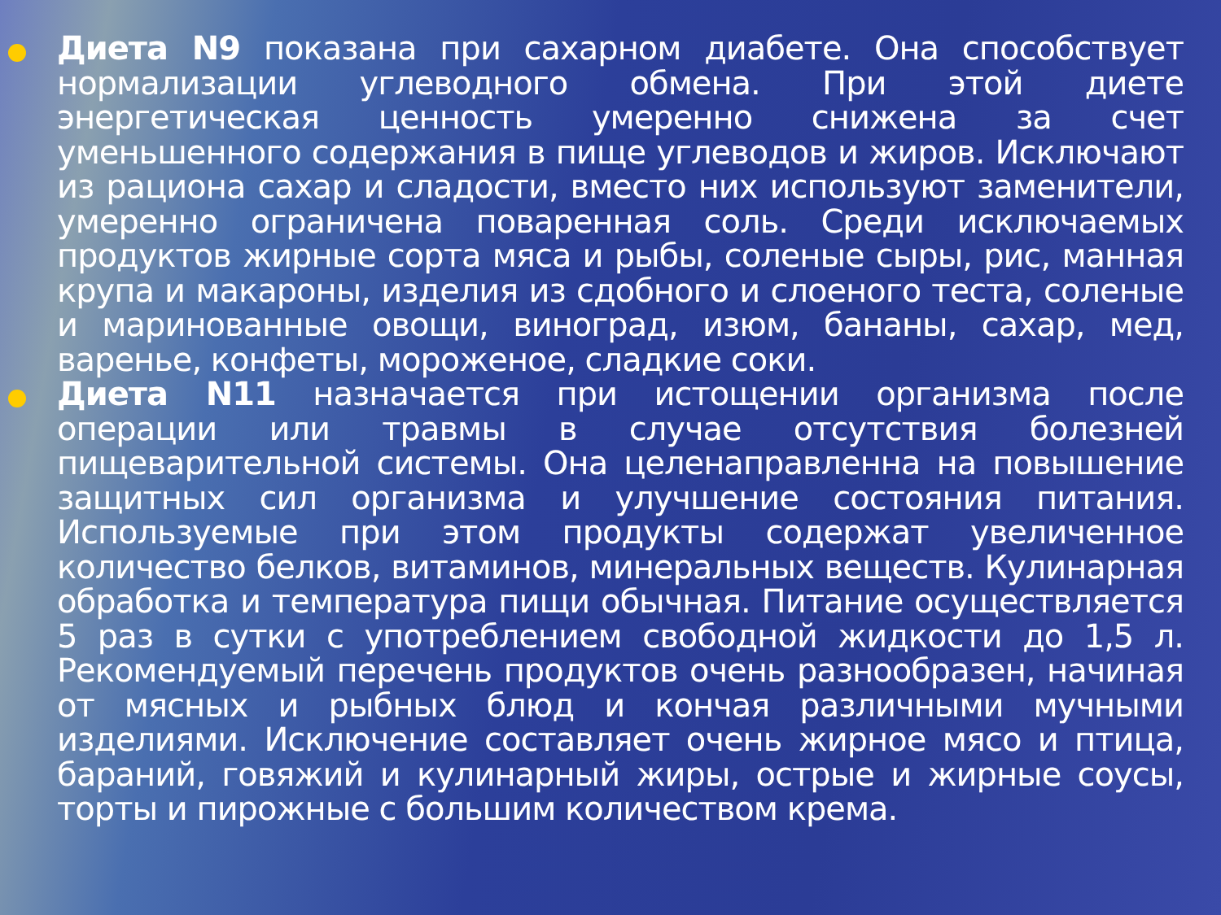Диета N9 показана при сахарном диабете. Она способствует нормализации углеводного обмена. При этой диете энергетическая ценность умеренно снижена за счет уменьшенного содержания в пище углеводов и жиров. Исключают из рациона сахар и сладости, вместо них используют заменители, умеренно ограничена поваренная соль. Среди исключаемых продуктов жирные сорта мяса и рыбы, соленые сыры, рис, манная крупа и макароны, изделия из сдобного и слоеного теста, соленые и маринованные овощи, виноград, изюм, бананы, сахар, мед, варенье, конфеты, мороженое, сладкие соки.
Диета N11 назначается при истощении организма после операции или травмы в случае отсутствия болезней пищеварительной системы. Она целенаправленна на повышение защитных сил организма и улучшение состояния питания. Используемые при этом продукты содержат увеличенное количество белков, витаминов, минеральных веществ. Кулинарная обработка и температура пищи обычная. Питание осуществляется 5 раз в сутки с употреблением свободной жидкости до 1,5 л. Рекомендуемый перечень продуктов очень разнообразен, начиная от мясных и рыбных блюд и кончая различными мучными изделиями. Исключение составляет очень жирное мясо и птица, бараний, говяжий и кулинарный жиры, острые и жирные соусы, торты и пирожные с большим количеством крема.